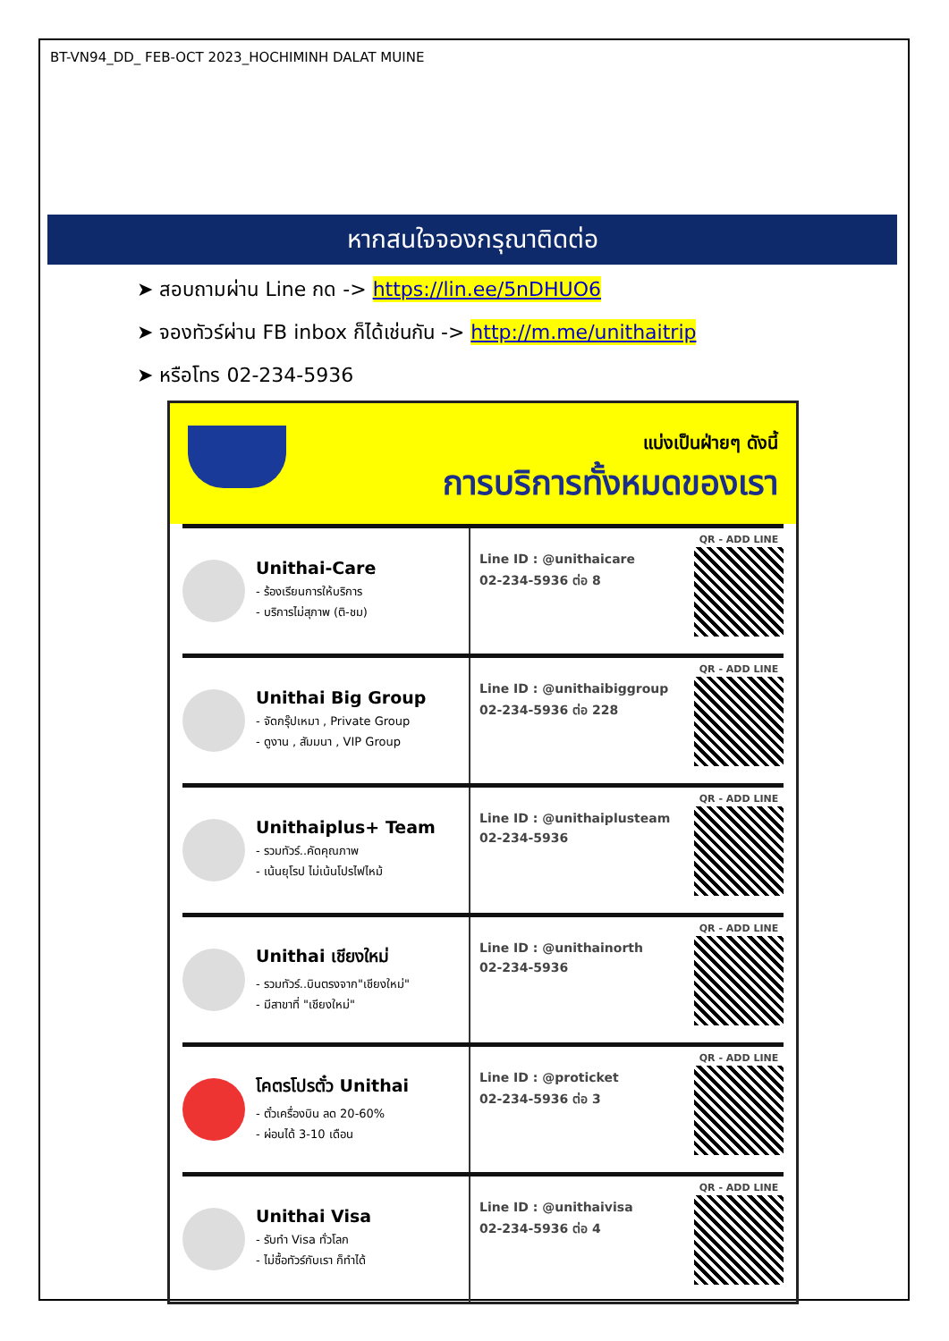BT-VN94_DD_ FEB-OCT 2023_HOCHIMINH DALAT MUINE
หากสนใจจองกรุณาติดต่อ
➤ สอบถามผ่าน Line กด -> https://lin.ee/5nDHUO6
➤ จองทัวร์ผ่าน FB inbox ก็ได้เช่นกัน -> http://m.me/unithaitrip
➤ หรือโทร 02-234-5936
แบ่งเป็นฝ่ายๆ ดังนี้
การบริการทั้งหมดของเรา
Unithai-Care
- ร้องเรียนการให้บริการ
- บริการไม่สุภาพ (ติ-ชม)
Line ID : @unithaicare
02-234-5936 ต่อ 8
QR - ADD LINE
Unithai Big Group
- จัดกรุ๊ปเหมา , Private Group
- ดูงาน , สัมมนา , VIP Group
Line ID : @unithaibiggroup
02-234-5936 ต่อ 228
QR - ADD LINE
Unithaiplus+ Team
- รวมทัวร์..คัดคุณภาพ
- เน้นยุโรป ไม่เน้นโปรไฟไหม้
Line ID : @unithaiplusteam
02-234-5936
QR - ADD LINE
Unithai เชียงใหม่
- รวมทัวร์..บินตรงจาก"เชียงใหม่"
- มีสาขาที่ "เชียงใหม่"
Line ID : @unithainorth
02-234-5936
QR - ADD LINE
โคตรโปรตั๋ว Unithai
- ตั๋วเครื่องบิน ลด 20-60%
- ผ่อนได้ 3-10 เดือน
Line ID : @proticket
02-234-5936 ต่อ 3
QR - ADD LINE
Unithai Visa
- รับทำ Visa ทั่วโลก
- ไม่ซื้อทัวร์กับเรา ก็ทำได้
Line ID : @unithaivisa
02-234-5936 ต่อ 4
QR - ADD LINE